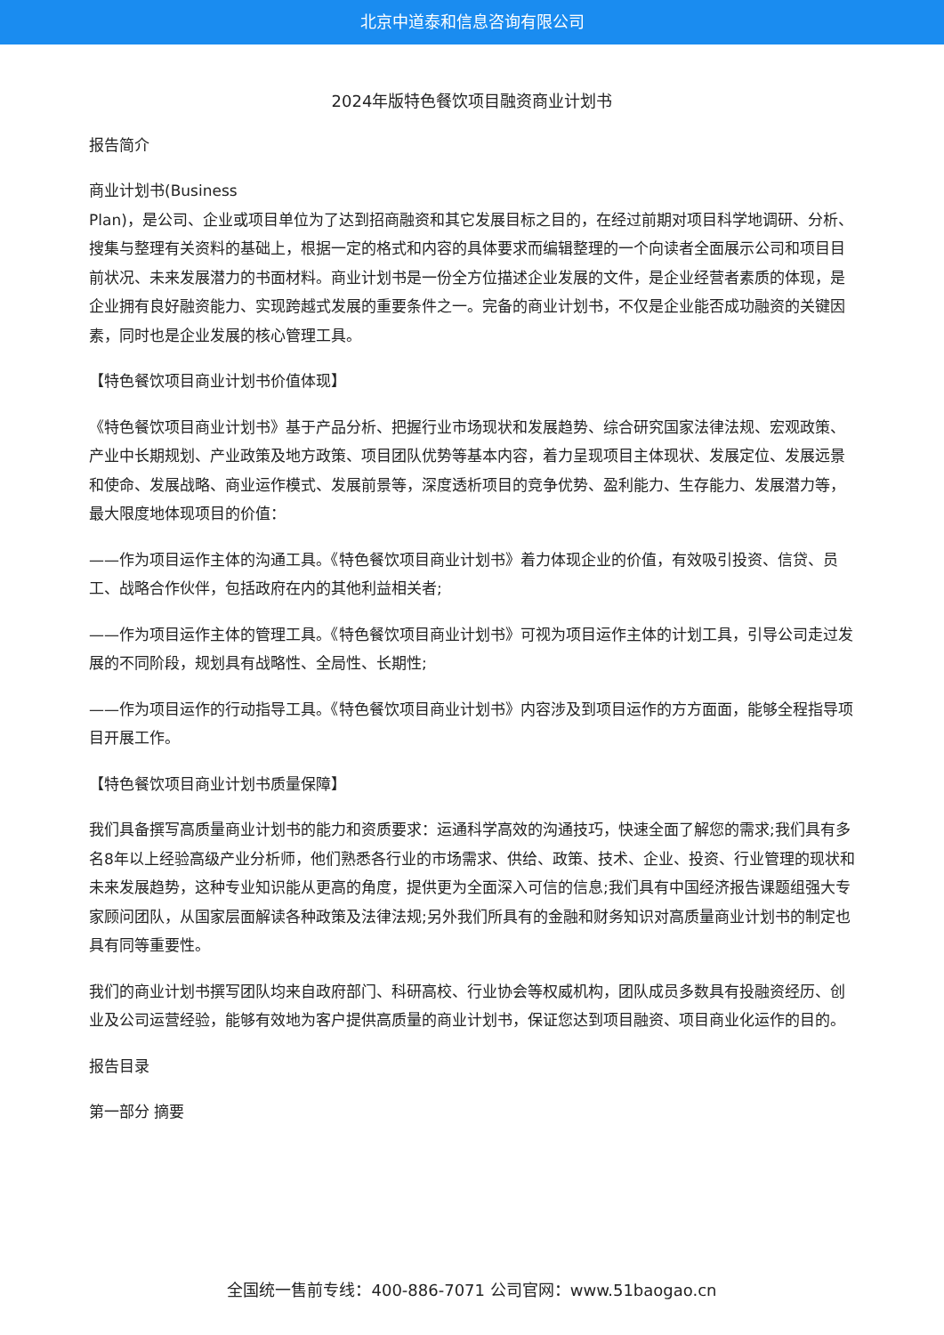北京中道泰和信息咨询有限公司
2024年版特色餐饮项目融资商业计划书
报告简介
商业计划书(Business
Plan)，是公司、企业或项目单位为了达到招商融资和其它发展目标之目的，在经过前期对项目科学地调研、分析、搜集与整理有关资料的基础上，根据一定的格式和内容的具体要求而编辑整理的一个向读者全面展示公司和项目目前状况、未来发展潜力的书面材料。商业计划书是一份全方位描述企业发展的文件，是企业经营者素质的体现，是企业拥有良好融资能力、实现跨越式发展的重要条件之一。完备的商业计划书，不仅是企业能否成功融资的关键因素，同时也是企业发展的核心管理工具。
【特色餐饮项目商业计划书价值体现】
《特色餐饮项目商业计划书》基于产品分析、把握行业市场现状和发展趋势、综合研究国家法律法规、宏观政策、产业中长期规划、产业政策及地方政策、项目团队优势等基本内容，着力呈现项目主体现状、发展定位、发展远景和使命、发展战略、商业运作模式、发展前景等，深度透析项目的竞争优势、盈利能力、生存能力、发展潜力等，最大限度地体现项目的价值：
——作为项目运作主体的沟通工具。《特色餐饮项目商业计划书》着力体现企业的价值，有效吸引投资、信贷、员工、战略合作伙伴，包括政府在内的其他利益相关者;
——作为项目运作主体的管理工具。《特色餐饮项目商业计划书》可视为项目运作主体的计划工具，引导公司走过发展的不同阶段，规划具有战略性、全局性、长期性;
——作为项目运作的行动指导工具。《特色餐饮项目商业计划书》内容涉及到项目运作的方方面面，能够全程指导项目开展工作。
【特色餐饮项目商业计划书质量保障】
我们具备撰写高质量商业计划书的能力和资质要求：运通科学高效的沟通技巧，快速全面了解您的需求;我们具有多名8年以上经验高级产业分析师，他们熟悉各行业的市场需求、供给、政策、技术、企业、投资、行业管理的现状和未来发展趋势，这种专业知识能从更高的角度，提供更为全面深入可信的信息;我们具有中国经济报告课题组强大专家顾问团队，从国家层面解读各种政策及法律法规;另外我们所具有的金融和财务知识对高质量商业计划书的制定也具有同等重要性。
我们的商业计划书撰写团队均来自政府部门、科研高校、行业协会等权威机构，团队成员多数具有投融资经历、创业及公司运营经验，能够有效地为客户提供高质量的商业计划书，保证您达到项目融资、项目商业化运作的目的。
报告目录
第一部分 摘要
全国统一售前专线：400-886-7071 公司官网：www.51baogao.cn